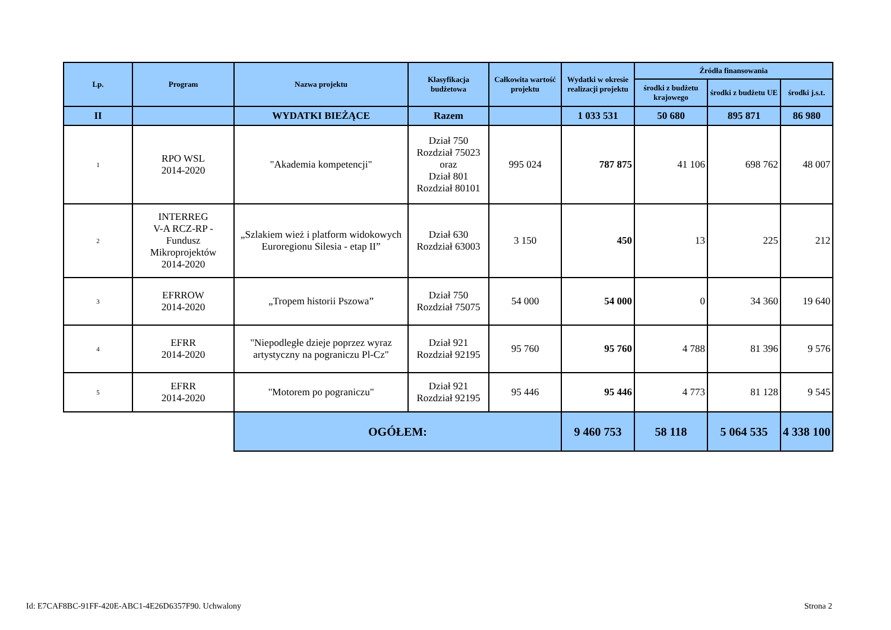| Lp. | Program | Nazwa projektu | Klasyfikacja budżetowa | Całkowita wartość projektu | Wydatki w okresie realizacji projektu | Źródła finansowania | | |
| --- | --- | --- | --- | --- | --- | --- | --- | --- |
| | | | | | | środki z budżetu krajowego | środki z budżetu UE | środki j.s.t. |
| II | | WYDATKI BIEŻĄCE | Razem | | 1 033 531 | 50 680 | 895 871 | 86 980 |
| 1 | RPO WSL 2014-2020 | "Akademia kompetencji" | Dział 750 Rozdział 75023 oraz Dział 801 Rozdział 80101 | 995 024 | 787 875 | 41 106 | 698 762 | 48 007 |
| 2 | INTERREG V-A RCZ-RP - Fundusz Mikroprojektów 2014-2020 | „Szlakiem wież i platform widokowych Euroregionu Silesia - etap II” | Dział 630 Rozdział 63003 | 3 150 | 450 | 13 | 225 | 212 |
| 3 | EFRROW 2014-2020 | „Tropem historii Pszowa” | Dział 750 Rozdział 75075 | 54 000 | 54 000 | 0 | 34 360 | 19 640 |
| 4 | EFRR 2014-2020 | "Niepodległe dzieje poprzez wyraz artystyczny na pograniczu Pl-Cz" | Dział 921 Rozdział 92195 | 95 760 | 95 760 | 4 788 | 81 396 | 9 576 |
| 5 | EFRR 2014-2020 | "Motorem po pograniczu" | Dział 921 Rozdział 92195 | 95 446 | 95 446 | 4 773 | 81 128 | 9 545 |
| | | OGÓŁEM: | | | 9 460 753 | 58 118 | 5 064 535 | 4 338 100 |
Id: E7CAF8BC-91FF-420E-ABC1-4E26D6357F90. Uchwalony
Strona 2